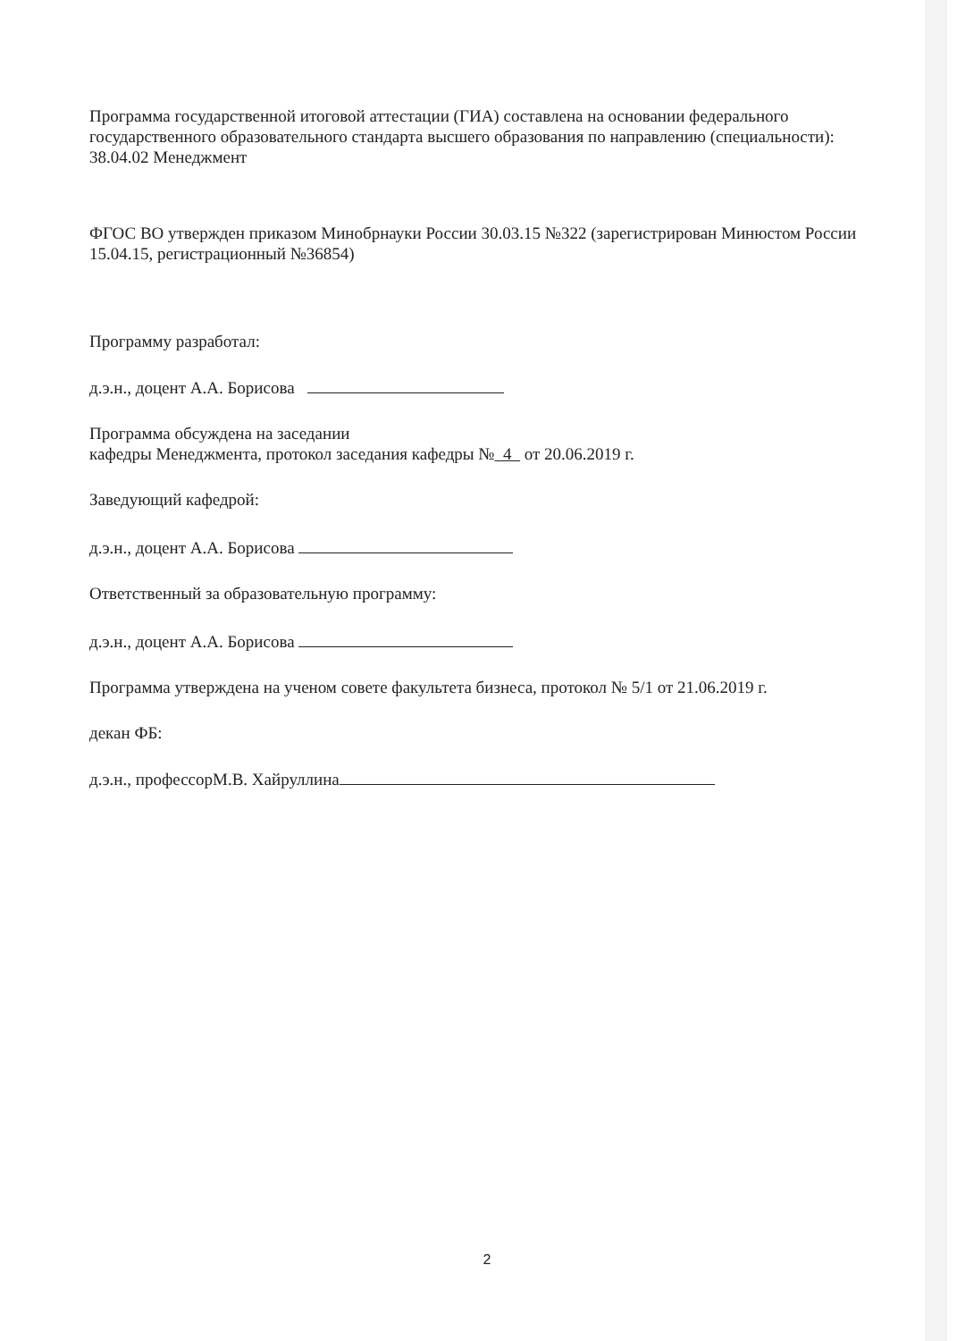Программа государственной итоговой аттестации (ГИА) составлена на основании федерального государственного образовательного стандарта высшего образования по направлению (специальности): 38.04.02 Менеджмент
ФГОС ВО утвержден приказом Минобрнауки России 30.03.15 №322 (зарегистрирован Минюстом России 15.04.15, регистрационный №36854)
Программу разработал:
д.э.н., доцент А.А. Борисова
Программа обсуждена на заседании
кафедры Менеджмента, протокол заседания кафедры № 4 от 20.06.2019 г.
Заведующий кафедрой:
д.э.н., доцент А.А. Борисова
Ответственный за образовательную программу:
д.э.н., доцент А.А. Борисова
Программа утверждена на ученом совете факультета бизнеса, протокол № 5/1 от 21.06.2019 г.
декан ФБ:
д.э.н., профессорМ.В. Хайруллина
2